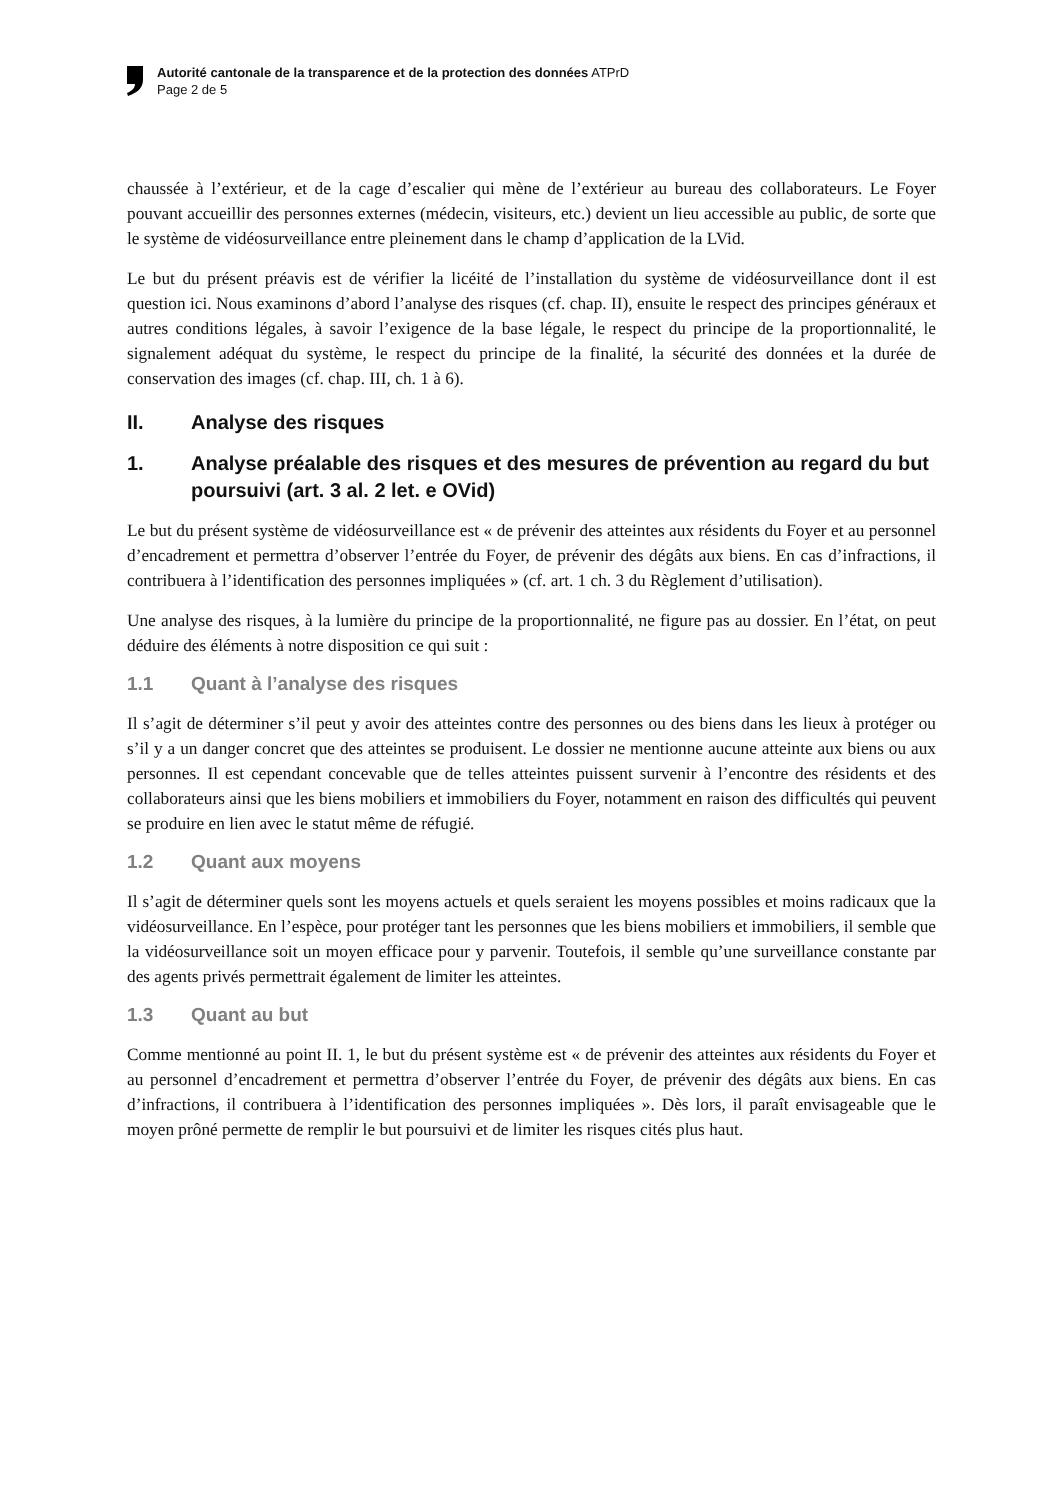Autorité cantonale de la transparence et de la protection des données ATPrD
Page 2 de 5
chaussée à l’extérieur, et de la cage d’escalier qui mène de l’extérieur au bureau des collaborateurs. Le Foyer pouvant accueillir des personnes externes (médecin, visiteurs, etc.) devient un lieu accessible au public, de sorte que le système de vidéosurveillance entre pleinement dans le champ d’application de la LVid.
Le but du présent préavis est de vérifier la licéité de l’installation du système de vidéosurveillance dont il est question ici. Nous examinons d’abord l’analyse des risques (cf. chap. II), ensuite le respect des principes généraux et autres conditions légales, à savoir l’exigence de la base légale, le respect du principe de la proportionnalité, le signalement adéquat du système, le respect du principe de la finalité, la sécurité des données et la durée de conservation des images (cf. chap. III, ch. 1 à 6).
II. Analyse des risques
1. Analyse préalable des risques et des mesures de prévention au regard du but poursuivi (art. 3 al. 2 let. e OVid)
Le but du présent système de vidéosurveillance est « de prévenir des atteintes aux résidents du Foyer et au personnel d’encadrement et permettra d’observer l’entrée du Foyer, de prévenir des dégâts aux biens. En cas d’infractions, il contribuera à l’identification des personnes impliquées » (cf. art. 1 ch. 3 du Règlement d’utilisation).
Une analyse des risques, à la lumière du principe de la proportionnalité, ne figure pas au dossier. En l’état, on peut déduire des éléments à notre disposition ce qui suit :
1.1 Quant à l’analyse des risques
Il s’agit de déterminer s’il peut y avoir des atteintes contre des personnes ou des biens dans les lieux à protéger ou s’il y a un danger concret que des atteintes se produisent. Le dossier ne mentionne aucune atteinte aux biens ou aux personnes. Il est cependant concevable que de telles atteintes puissent survenir à l’encontre des résidents et des collaborateurs ainsi que les biens mobiliers et immobiliers du Foyer, notamment en raison des difficultés qui peuvent se produire en lien avec le statut même de réfugié.
1.2 Quant aux moyens
Il s’agit de déterminer quels sont les moyens actuels et quels seraient les moyens possibles et moins radicaux que la vidéosurveillance. En l’espèce, pour protéger tant les personnes que les biens mobiliers et immobiliers, il semble que la vidéosurveillance soit un moyen efficace pour y parvenir. Toutefois, il semble qu’une surveillance constante par des agents privés permettrait également de limiter les atteintes.
1.3 Quant au but
Comme mentionné au point II. 1, le but du présent système est « de prévenir des atteintes aux résidents du Foyer et au personnel d’encadrement et permettra d’observer l’entrée du Foyer, de prévenir des dégâts aux biens. En cas d’infractions, il contribuera à l’identification des personnes impliquées ». Dès lors, il paraît envisageable que le moyen prôné permette de remplir le but poursuivi et de limiter les risques cités plus haut.